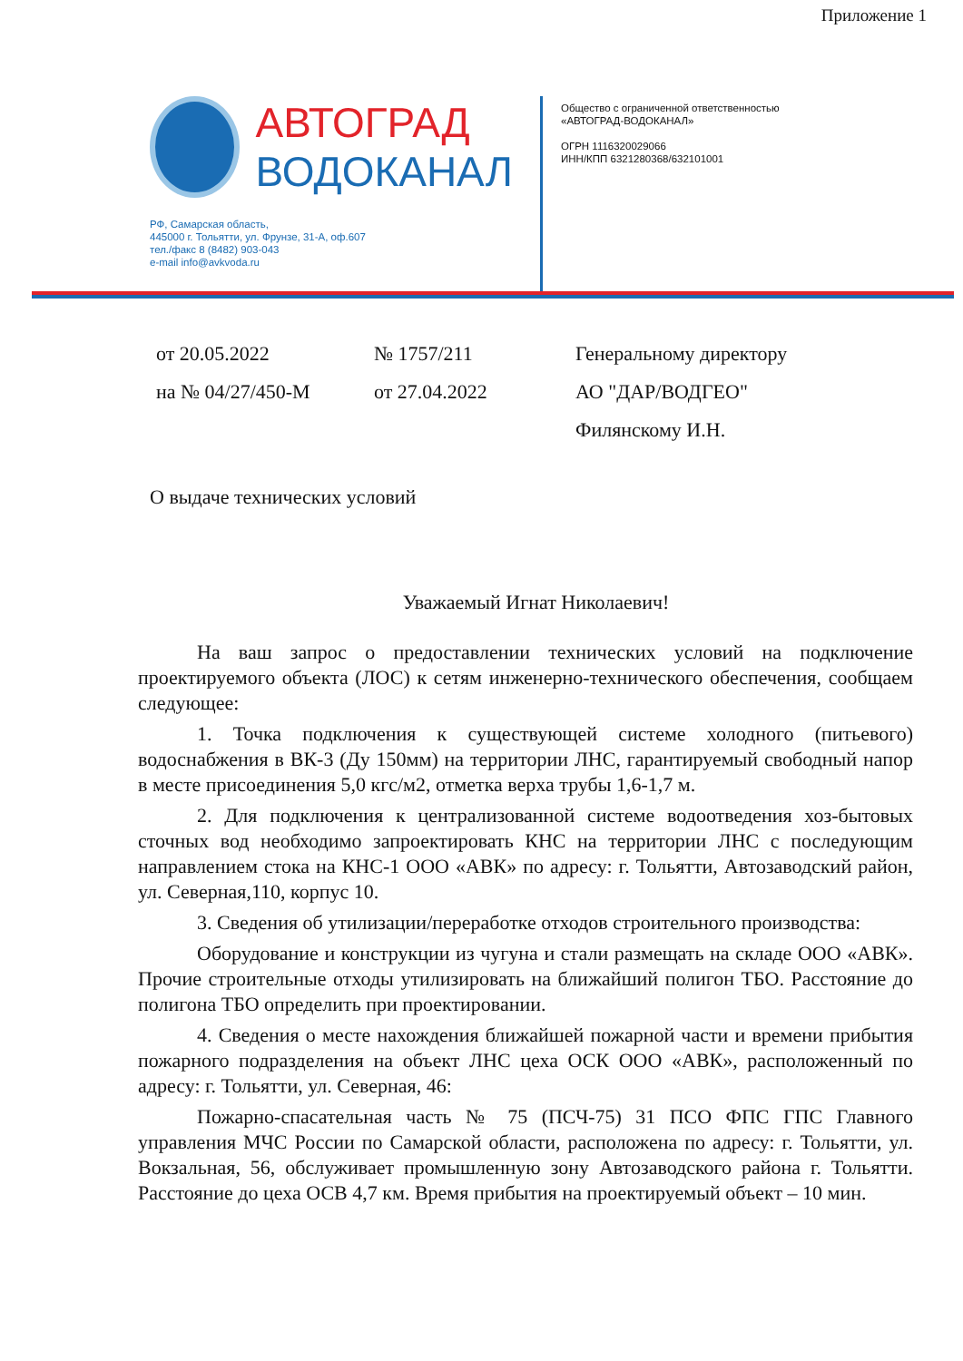Приложение 1
АВТОГРАД
ВОДОКАНАЛ
РФ, Самарская область,
445000 г. Тольятти, ул. Фрунзе, 31-А, оф.607
тел./факс 8 (8482) 903-043
e-mail info@avkvoda.ru
Общество с ограниченной ответственностью
«АВТОГРАД-ВОДОКАНАЛ»
ОГРН 1116320029066
ИНН/КПП 6321280368/632101001
от 20.05.2022
на № 04/27/450-М
№ 1757/211
от 27.04.2022
Генеральному директору
АО "ДАР/ВОДГЕО"
Филянскому И.Н.
О выдаче технических условий
Уважаемый Игнат Николаевич!
На ваш запрос о предоставлении технических условий на подключение проектируемого объекта (ЛОС) к сетям инженерно-технического обеспечения, сообщаем следующее:
1. Точка подключения к существующей системе холодного (питьевого) водоснабжения в ВК-3 (Ду 150мм) на территории ЛНС, гарантируемый свободный напор в месте присоединения 5,0 кгс/м2, отметка верха трубы 1,6-1,7 м.
2. Для подключения к централизованной системе водоотведения хоз-бытовых сточных вод необходимо запроектировать КНС на территории ЛНС с последующим направлением стока на КНС-1 ООО «АВК» по адресу: г. Тольятти, Автозаводский район, ул. Северная,110, корпус 10.
3. Сведения об утилизации/переработке отходов строительного производства:
Оборудование и конструкции из чугуна и стали размещать на складе ООО «АВК». Прочие строительные отходы утилизировать на ближайший полигон ТБО. Расстояние до полигона ТБО определить при проектировании.
4. Сведения о месте нахождения ближайшей пожарной части и времени прибытия пожарного подразделения на объект ЛНС цеха ОСК ООО «АВК», расположенный по адресу: г. Тольятти, ул. Северная, 46:
Пожарно-спасательная часть № 75 (ПСЧ-75) 31 ПСО ФПС ГПС Главного управления МЧС России по Самарской области, расположена по адресу: г. Тольятти, ул. Вокзальная, 56, обслуживает промышленную зону Автозаводского района г. Тольятти. Расстояние до цеха ОСВ 4,7 км. Время прибытия на проектируемый объект – 10 мин.